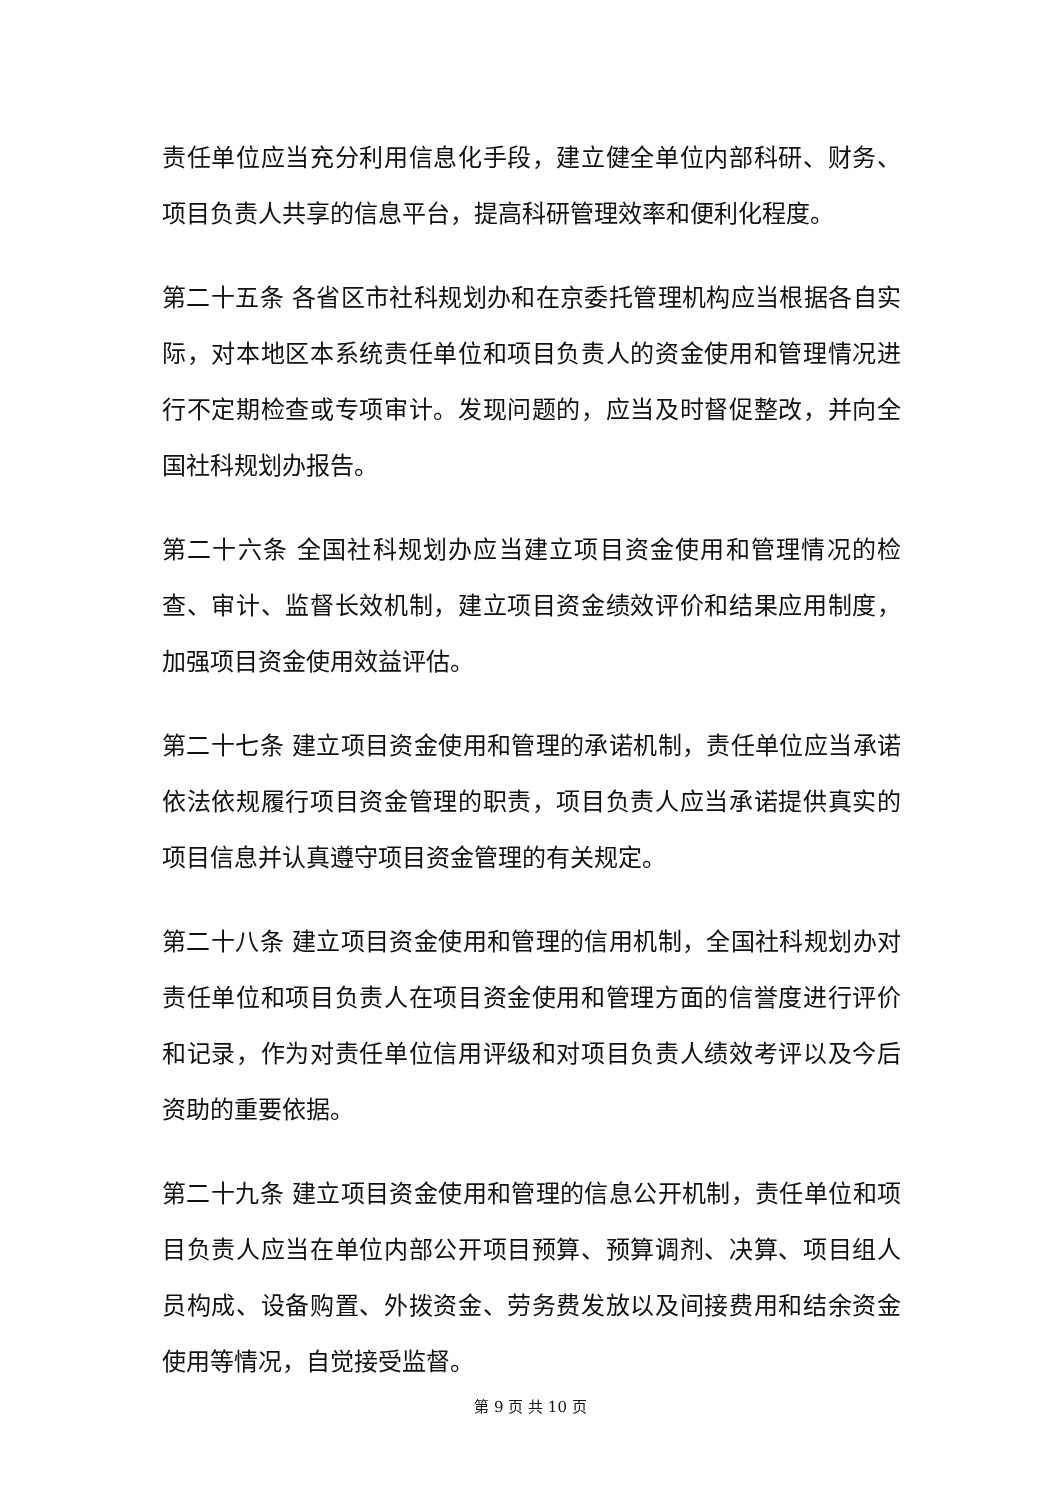责任单位应当充分利用信息化手段，建立健全单位内部科研、财务、项目负责人共享的信息平台，提高科研管理效率和便利化程度。
第二十五条 各省区市社科规划办和在京委托管理机构应当根据各自实际，对本地区本系统责任单位和项目负责人的资金使用和管理情况进行不定期检查或专项审计。发现问题的，应当及时督促整改，并向全国社科规划办报告。
第二十六条 全国社科规划办应当建立项目资金使用和管理情况的检查、审计、监督长效机制，建立项目资金绩效评价和结果应用制度，加强项目资金使用效益评估。
第二十七条 建立项目资金使用和管理的承诺机制，责任单位应当承诺依法依规履行项目资金管理的职责，项目负责人应当承诺提供真实的项目信息并认真遵守项目资金管理的有关规定。
第二十八条 建立项目资金使用和管理的信用机制，全国社科规划办对责任单位和项目负责人在项目资金使用和管理方面的信誉度进行评价和记录，作为对责任单位信用评级和对项目负责人绩效考评以及今后资助的重要依据。
第二十九条 建立项目资金使用和管理的信息公开机制，责任单位和项目负责人应当在单位内部公开项目预算、预算调剂、决算、项目组人员构成、设备购置、外拨资金、劳务费发放以及间接费用和结余资金使用等情况，自觉接受监督。
第 9 页 共 10 页